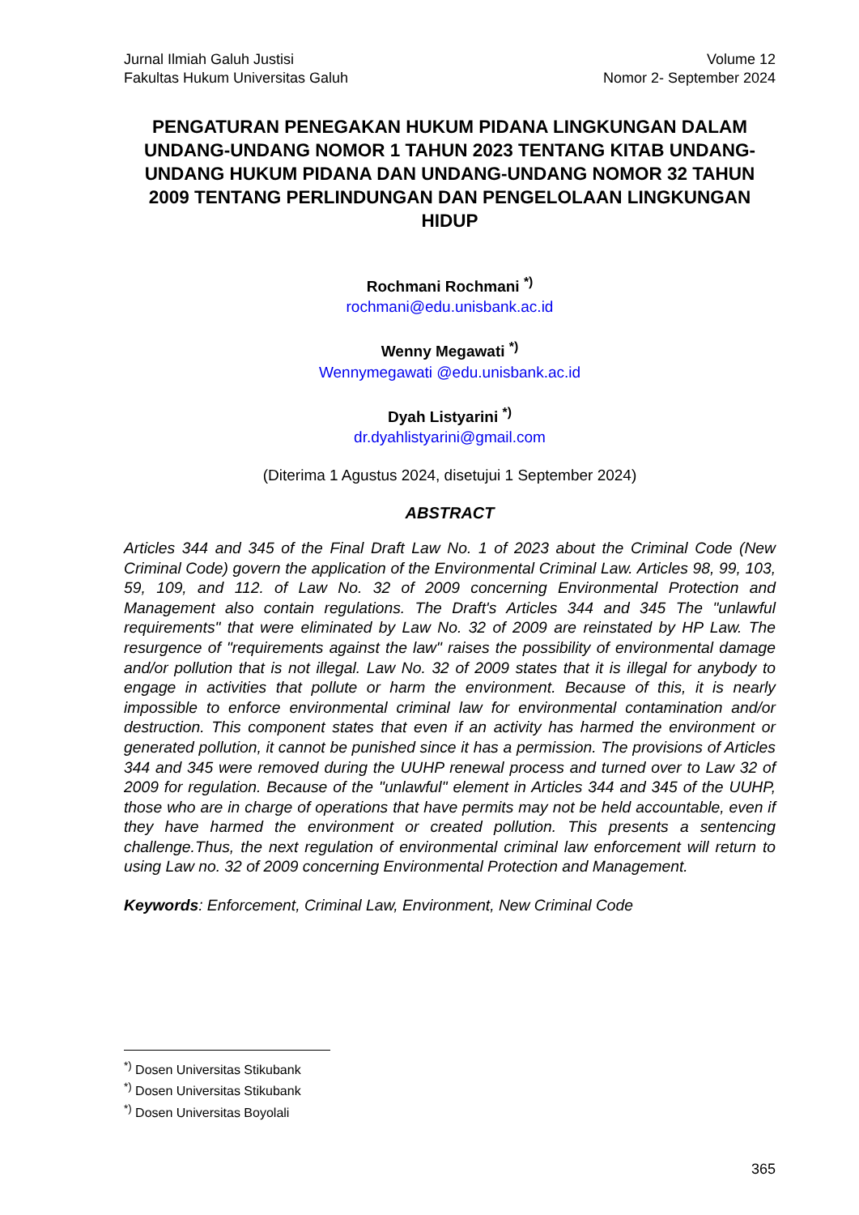Jurnal Ilmiah Galuh Justisi
Fakultas Hukum Universitas Galuh
Volume 12
Nomor 2- September 2024
PENGATURAN PENEGAKAN HUKUM PIDANA LINGKUNGAN DALAM UNDANG-UNDANG NOMOR 1 TAHUN 2023 TENTANG KITAB UNDANG-UNDANG HUKUM PIDANA DAN UNDANG-UNDANG NOMOR 32 TAHUN 2009 TENTANG PERLINDUNGAN DAN PENGELOLAAN LINGKUNGAN HIDUP
Rochmani Rochmani <sup>*)</sup>
rochmani@edu.unisbank.ac.id
Wenny Megawati <sup>*)</sup>
Wennymegawati @edu.unisbank.ac.id
Dyah Listyarini <sup>*)</sup>
dr.dyahlistyarini@gmail.com
(Diterima 1 Agustus 2024, disetujui 1 September 2024)
ABSTRACT
Articles 344 and 345 of the Final Draft Law No. 1 of 2023 about the Criminal Code (New Criminal Code) govern the application of the Environmental Criminal Law. Articles 98, 99, 103, 59, 109, and 112. of Law No. 32 of 2009 concerning Environmental Protection and Management also contain regulations. The Draft's Articles 344 and 345 The "unlawful requirements" that were eliminated by Law No. 32 of 2009 are reinstated by HP Law. The resurgence of "requirements against the law" raises the possibility of environmental damage and/or pollution that is not illegal. Law No. 32 of 2009 states that it is illegal for anybody to engage in activities that pollute or harm the environment. Because of this, it is nearly impossible to enforce environmental criminal law for environmental contamination and/or destruction. This component states that even if an activity has harmed the environment or generated pollution, it cannot be punished since it has a permission. The provisions of Articles 344 and 345 were removed during the UUHP renewal process and turned over to Law 32 of 2009 for regulation. Because of the "unlawful" element in Articles 344 and 345 of the UUHP, those who are in charge of operations that have permits may not be held accountable, even if they have harmed the environment or created pollution. This presents a sentencing challenge.Thus, the next regulation of environmental criminal law enforcement will return to using Law no. 32 of 2009 concerning Environmental Protection and Management.
Keywords: Enforcement, Criminal Law, Environment, New Criminal Code
<sup>*)</sup> Dosen Universitas Stikubank
<sup>*)</sup> Dosen Universitas Stikubank
<sup>*)</sup> Dosen Universitas Boyolali
365